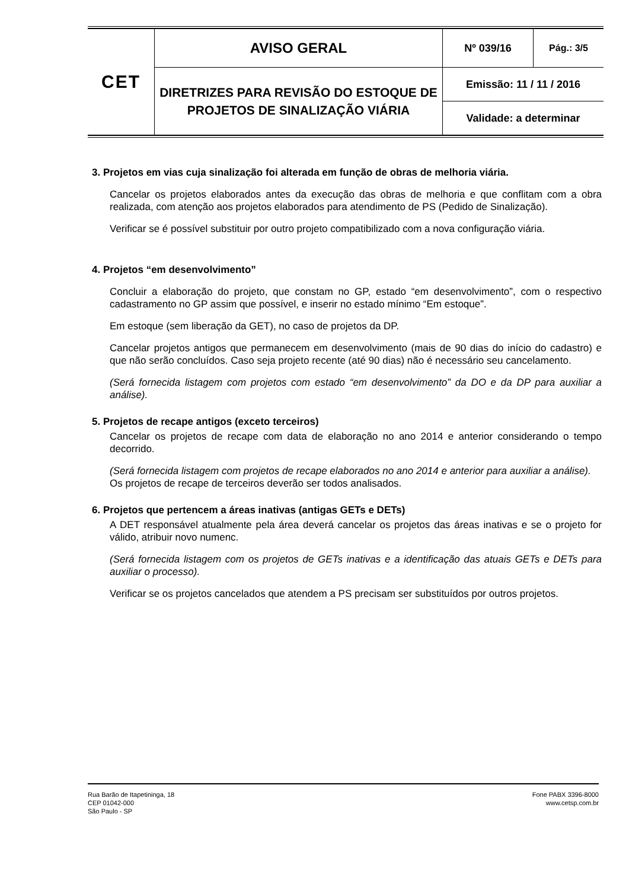| CET | AVISO GERAL | Nº 039/16 | Pág.: 3/5 |
| | DIRETRIZES PARA REVISÃO DO ESTOQUE DE PROJETOS DE SINALIZAÇÃO VIÁRIA | Emissão: 11 / 11 / 2016 | |
| | | Validade: a determinar | |
3. Projetos em vias cuja sinalização foi alterada em função de obras de melhoria viária.
Cancelar os projetos elaborados antes da execução das obras de melhoria e que conflitam com a obra realizada, com atenção aos projetos elaborados para atendimento de PS (Pedido de Sinalização).
Verificar se é possível substituir por outro projeto compatibilizado com a nova configuração viária.
4. Projetos “em desenvolvimento”
Concluir a elaboração do projeto, que constam no GP, estado “em desenvolvimento”, com o respectivo cadastramento no GP assim que possível, e inserir no estado mínimo “Em estoque”.
Em estoque (sem liberação da GET), no caso de projetos da DP.
Cancelar projetos antigos que permanecem em desenvolvimento (mais de 90 dias do início do cadastro) e que não serão concluídos. Caso seja projeto recente (até 90 dias) não é necessário seu cancelamento.
(Será fornecida listagem com projetos com estado “em desenvolvimento” da DO e da DP para auxiliar a análise).
5. Projetos de recape antigos (exceto terceiros)
Cancelar os projetos de recape com data de elaboração no ano 2014 e anterior considerando o tempo decorrido.
(Será fornecida listagem com projetos de recape elaborados no ano 2014 e anterior para auxiliar a análise).
Os projetos de recape de terceiros deverão ser todos analisados.
6. Projetos que pertencem a áreas inativas (antigas GETs e DETs)
A DET responsável atualmente pela área deverá cancelar os projetos das áreas inativas e se o projeto for válido, atribuir novo numenc.
(Será fornecida listagem com os projetos de GETs inativas e a identificação das atuais GETs e DETs para auxiliar o processo).
Verificar se os projetos cancelados que atendem a PS precisam ser substituídos por outros projetos.
Rua Barão de Itapetininga, 18
CEP 01042-000
São Paulo - SP
Fone PABX 3396-8000
www.cetsp.com.br